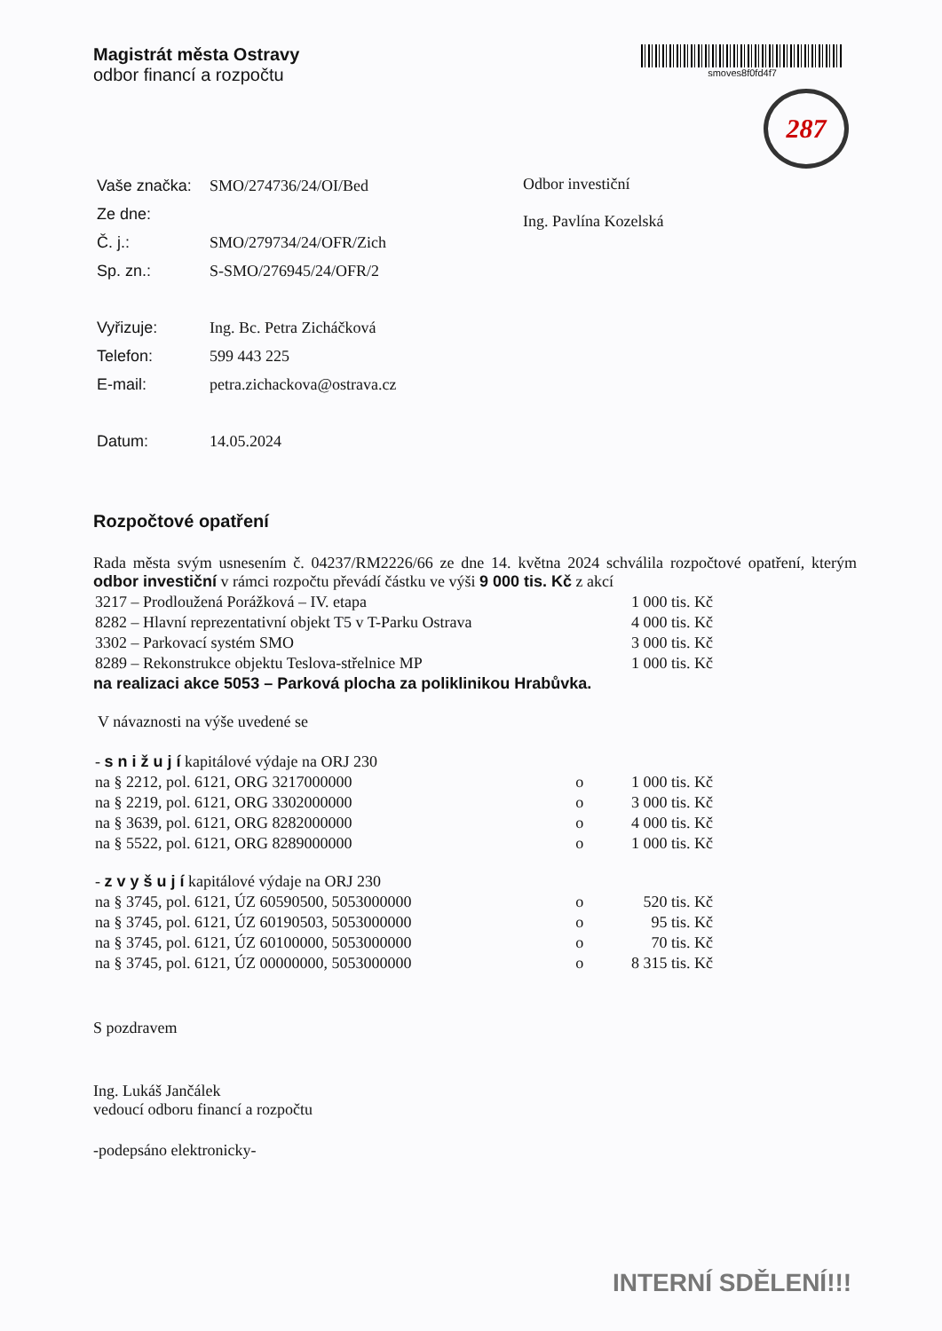Magistrát města Ostravy
odbor financí a rozpočtu
smoves8f0fd4f7
287
| / Vaše značka: / SMO/274736/24/OI/Bed / / Ze dne: / / / Č. j.: / SMO/279734/24/OFR/Zich / / Sp. zn.: / S-SMO/276945/24/OFR/2 / / Vyřizuje: / Ing. Bc. Petra Zicháčková / / Telefon: / 599 443 225 / / E-mail: / petra.zichackova@ostrava.cz / / Datum: / 14.05.2024 / | Odbor investiční Ing. Pavlína Kozelská |
Rozpočtové opatření
Rada města svým usnesením č. 04237/RM2226/66 ze dne 14. května 2024 schválila rozpočtové opatření, kterým odbor investiční v rámci rozpočtu převádí částku ve výši 9 000 tis. Kč z akcí
| 3217 – Prodloužená Porážková – IV. etapa | 1 000 tis. Kč |
| 8282 – Hlavní reprezentativní objekt T5 v T-Parku Ostrava | 4 000 tis. Kč |
| 3302 – Parkovací systém SMO | 3 000 tis. Kč |
| 8289 – Rekonstrukce objektu Teslova-střelnice MP | 1 000 tis. Kč |
na realizaci akce 5053 – Parková plocha za poliklinikou Hrabůvka.
V návaznosti na výše uvedené se
| - s n i ž u j í kapitálové výdaje na ORJ 230 | | |
| na § 2212, pol. 6121, ORG 3217000000 | o | 1 000 tis. Kč |
| na § 2219, pol. 6121, ORG 3302000000 | o | 3 000 tis. Kč |
| na § 3639, pol. 6121, ORG 8282000000 | o | 4 000 tis. Kč |
| na § 5522, pol. 6121, ORG 8289000000 | o | 1 000 tis. Kč |
| - z v y š u j í kapitálové výdaje na ORJ 230 | | |
| na § 3745, pol. 6121, ÚZ 60590500, 5053000000 | o | 520 tis. Kč |
| na § 3745, pol. 6121, ÚZ 60190503, 5053000000 | o | 95 tis. Kč |
| na § 3745, pol. 6121, ÚZ 60100000, 5053000000 | o | 70 tis. Kč |
| na § 3745, pol. 6121, ÚZ 00000000, 5053000000 | o | 8 315 tis. Kč |
S pozdravem
Ing. Lukáš Jančálek
vedoucí odboru financí a rozpočtu
-podepsáno elektronicky-
INTERNÍ SDĚLENÍ!!!